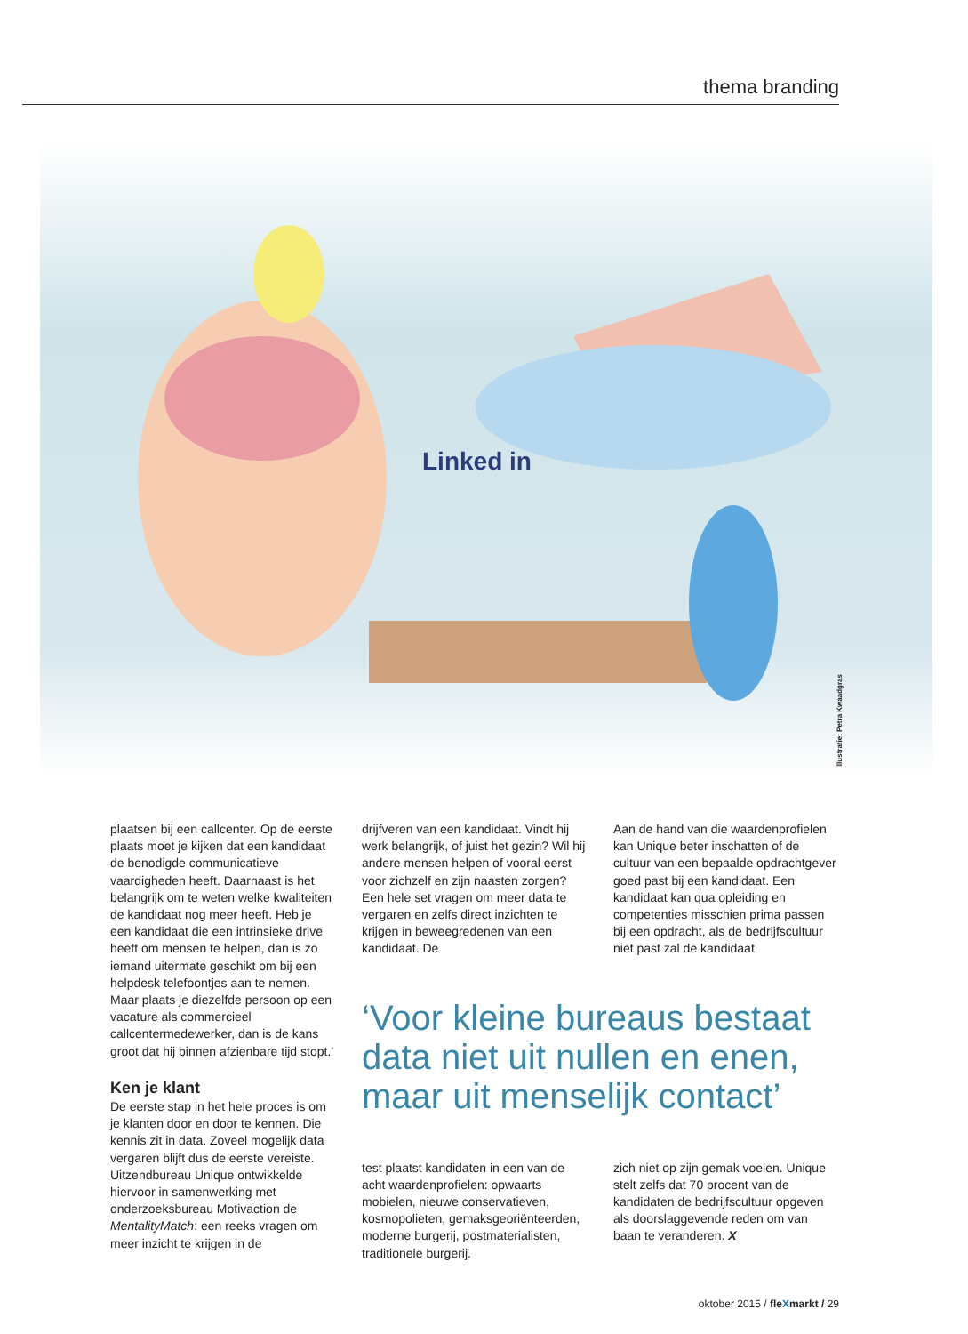thema branding
Linked in
Illustratie: Petra Kwaadgras
plaatsen bij een callcenter. Op de eerste plaats moet je kijken dat een kandidaat de benodigde communicatieve vaardigheden heeft. Daarnaast is het belangrijk om te weten welke kwaliteiten de kandidaat nog meer heeft. Heb je een kandidaat die een intrinsieke drive heeft om mensen te helpen, dan is zo iemand uitermate geschikt om bij een helpdesk telefoontjes aan te nemen. Maar plaats je diezelfde persoon op een vacature als commercieel callcentermedewerker, dan is de kans groot dat hij binnen afzienbare tijd stopt.’
Ken je klant
De eerste stap in het hele proces is om je klanten door en door te kennen. Die kennis zit in data. Zoveel mogelijk data vergaren blijft dus de eerste vereiste. Uitzendbureau Unique ontwikkelde hiervoor in samenwerking met onderzoeksbureau Motivaction de MentalityMatch: een reeks vragen om meer inzicht te krijgen in de
drijfveren van een kandidaat. Vindt hij werk belangrijk, of juist het gezin? Wil hij andere mensen helpen of vooral eerst voor zichzelf en zijn naasten zorgen? Een hele set vragen om meer data te vergaren en zelfs direct inzichten te krijgen in beweegredenen van een kandidaat. De
Aan de hand van die waardenprofielen kan Unique beter inschatten of de cultuur van een bepaalde opdrachtgever goed past bij een kandidaat. Een kandidaat kan qua opleiding en competenties misschien prima passen bij een opdracht, als de bedrijfscultuur niet past zal de kandidaat
‘Voor kleine bureaus bestaat data niet uit nullen en enen, maar uit menselijk contact’
test plaatst kandidaten in een van de acht waardenprofielen: opwaarts mobielen, nieuwe conservatieven, kosmopolieten, gemaksgeoriënteerden, moderne burgerij, postmaterialisten, traditionele burgerij.
zich niet op zijn gemak voelen. Unique stelt zelfs dat 70 procent van de kandidaten de bedrijfscultuur opgeven als doorslaggevende reden om van baan te veranderen. X
oktober 2015 / fleXmarkt / 29